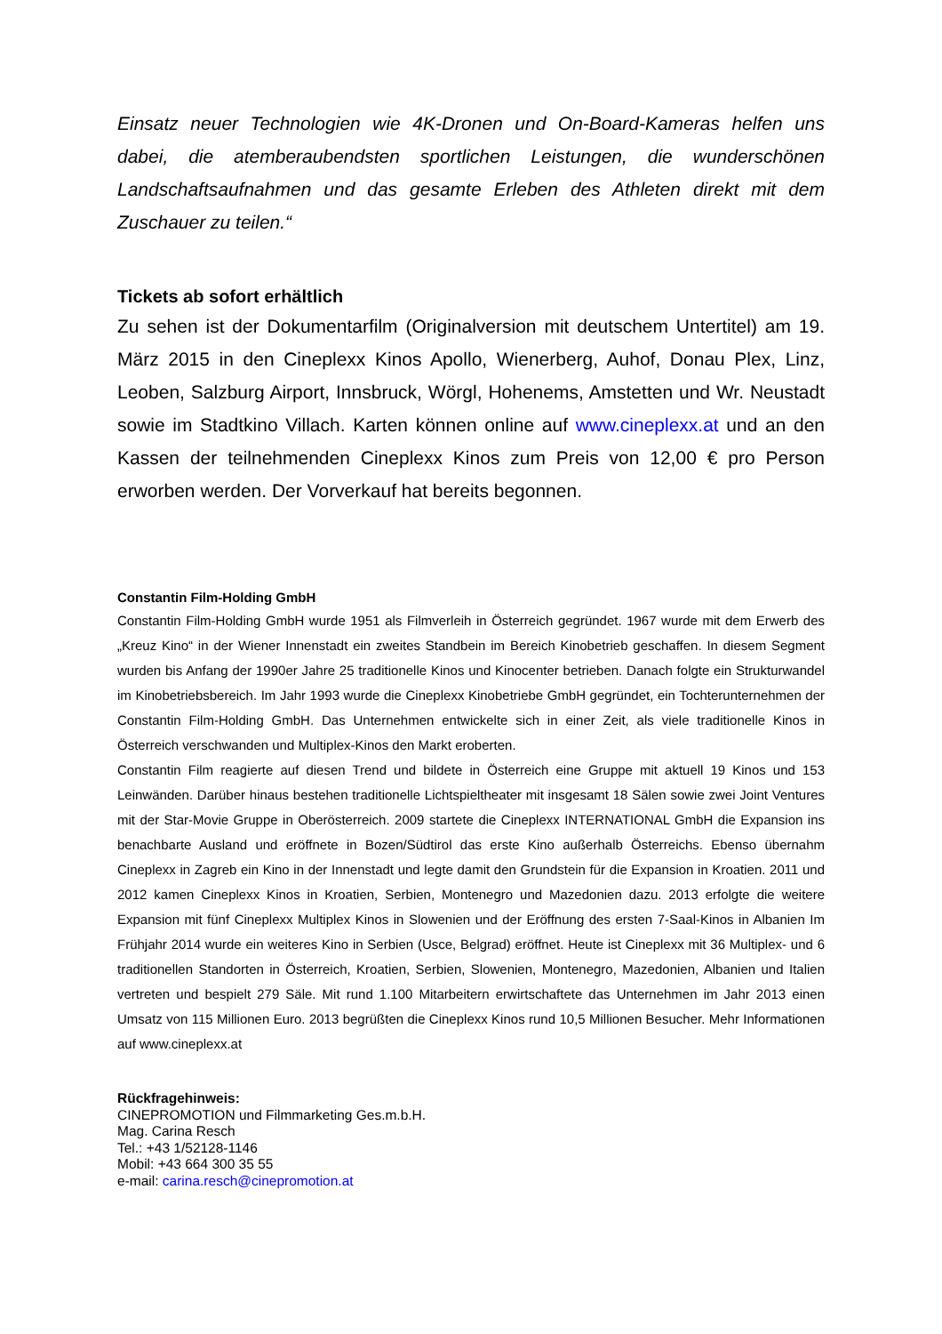Einsatz neuer Technologien wie 4K-Dronen und On-Board-Kameras helfen uns dabei, die atemberaubendsten sportlichen Leistungen, die wunderschönen Landschaftsaufnahmen und das gesamte Erleben des Athleten direkt mit dem Zuschauer zu teilen.“
Tickets ab sofort erhältlich
Zu sehen ist der Dokumentarfilm (Originalversion mit deutschem Untertitel) am 19. März 2015 in den Cineplexx Kinos Apollo, Wienerberg, Auhof, Donau Plex, Linz, Leoben, Salzburg Airport, Innsbruck, Wörgl, Hohenems, Amstetten und Wr. Neustadt sowie im Stadtkino Villach. Karten können online auf www.cineplexx.at und an den Kassen der teilnehmenden Cineplexx Kinos zum Preis von 12,00 € pro Person erworben werden. Der Vorverkauf hat bereits begonnen.
Constantin Film-Holding GmbH
Constantin Film-Holding GmbH wurde 1951 als Filmverleih in Österreich gegründet. 1967 wurde mit dem Erwerb des „Kreuz Kino“ in der Wiener Innenstadt ein zweites Standbein im Bereich Kinobetrieb geschaffen. In diesem Segment wurden bis Anfang der 1990er Jahre 25 traditionelle Kinos und Kinocenter betrieben. Danach folgte ein Strukturwandel im Kinobetriebsbereich. Im Jahr 1993 wurde die Cineplexx Kinobetriebe GmbH gegründet, ein Tochterunternehmen der Constantin Film-Holding GmbH. Das Unternehmen entwickelte sich in einer Zeit, als viele traditionelle Kinos in Österreich verschwanden und Multiplex-Kinos den Markt eroberten.
Constantin Film reagierte auf diesen Trend und bildete in Österreich eine Gruppe mit aktuell 19 Kinos und 153 Leinwänden. Darüber hinaus bestehen traditionelle Lichtspieltheater mit insgesamt 18 Sälen sowie zwei Joint Ventures mit der Star-Movie Gruppe in Oberösterreich. 2009 startete die Cineplexx INTERNATIONAL GmbH die Expansion ins benachbarte Ausland und eröffnete in Bozen/Südtirol das erste Kino außerhalb Österreichs. Ebenso übernahm Cineplexx in Zagreb ein Kino in der Innenstadt und legte damit den Grundstein für die Expansion in Kroatien. 2011 und 2012 kamen Cineplexx Kinos in Kroatien, Serbien, Montenegro und Mazedonien dazu. 2013 erfolgte die weitere Expansion mit fünf Cineplexx Multiplex Kinos in Slowenien und der Eröffnung des ersten 7-Saal-Kinos in Albanien Im Frühjahr 2014 wurde ein weiteres Kino in Serbien (Usce, Belgrad) eröffnet. Heute ist Cineplexx mit 36 Multiplex- und 6 traditionellen Standorten in Österreich, Kroatien, Serbien, Slowenien, Montenegro, Mazedonien, Albanien und Italien vertreten und bespielt 279 Säle. Mit rund 1.100 Mitarbeitern erwirtschaftete das Unternehmen im Jahr 2013 einen Umsatz von 115 Millionen Euro. 2013 begrüßten die Cineplexx Kinos rund 10,5 Millionen Besucher. Mehr Informationen auf www.cineplexx.at
Rückfragehinweis:
CINEPROMOTION und Filmmarketing Ges.m.b.H.
Mag. Carina Resch
Tel.: +43 1/52128-1146
Mobil: +43 664 300 35 55
e-mail: carina.resch@cinepromotion.at